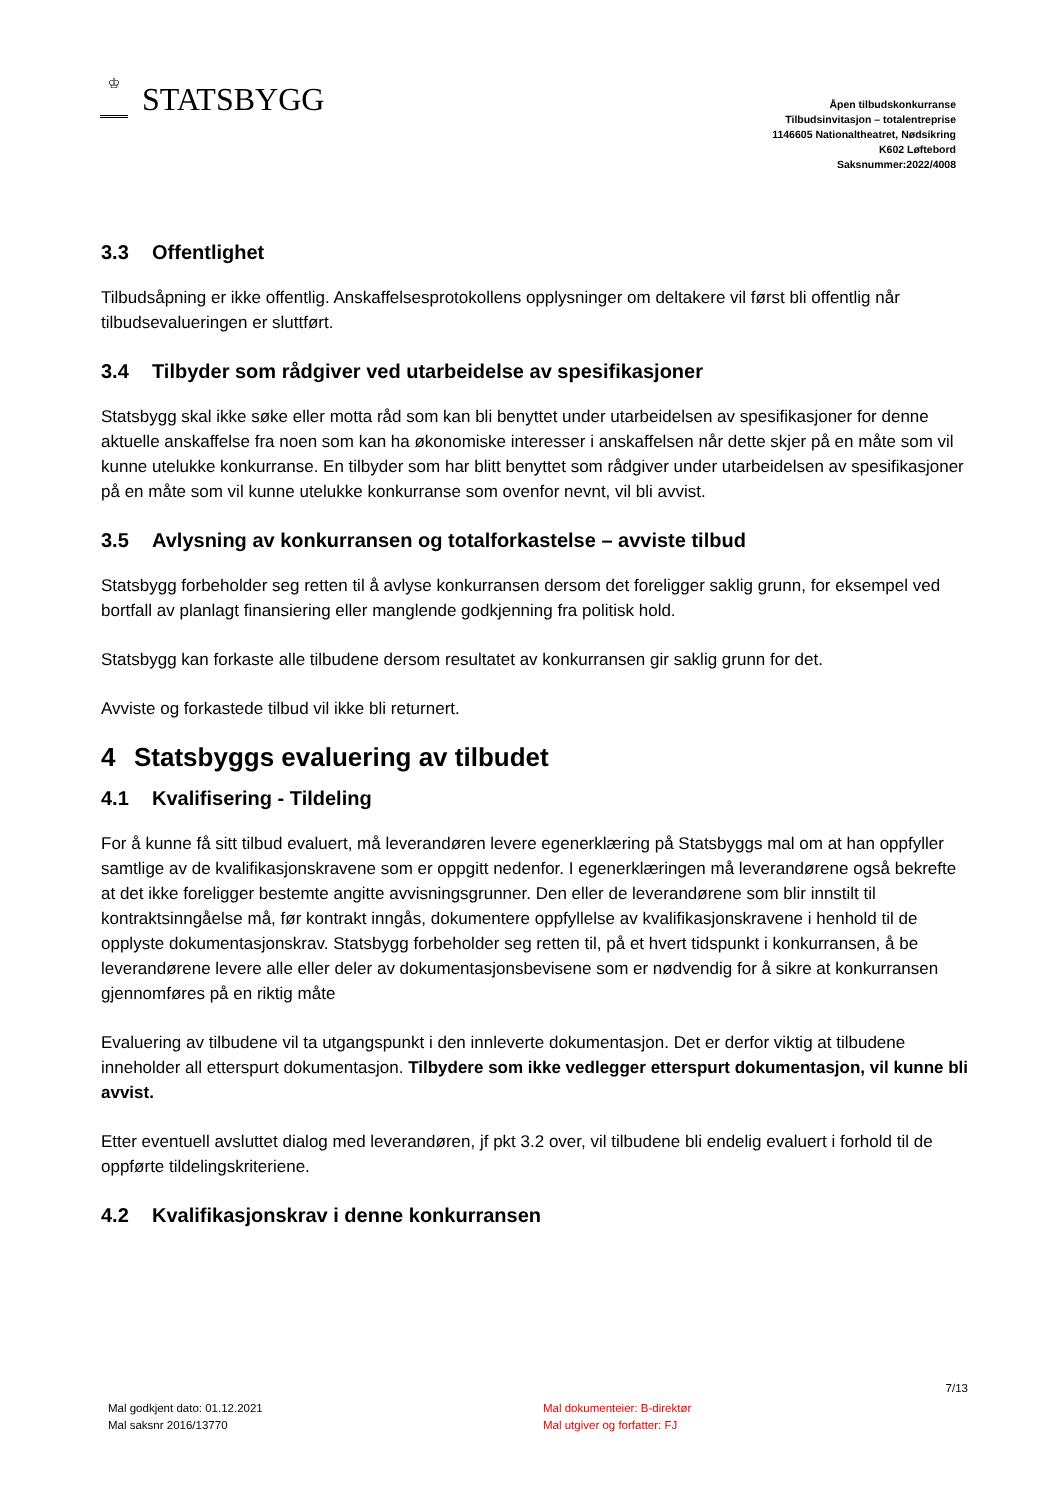♔ STATSBYGG
Åpen tilbudskonkurranse
Tilbudsinvitasjon – totalentreprise
1146605 Nationaltheatret, Nødsikring
K602 Løftebord
Saksnummer:2022/4008
3.3 Offentlighet
Tilbudsåpning er ikke offentlig. Anskaffelsesprotokollens opplysninger om deltakere vil først bli offentlig når tilbudsevalueringen er sluttført.
3.4 Tilbyder som rådgiver ved utarbeidelse av spesifikasjoner
Statsbygg skal ikke søke eller motta råd som kan bli benyttet under utarbeidelsen av spesifikasjoner for denne aktuelle anskaffelse fra noen som kan ha økonomiske interesser i anskaffelsen når dette skjer på en måte som vil kunne utelukke konkurranse. En tilbyder som har blitt benyttet som rådgiver under utarbeidelsen av spesifikasjoner på en måte som vil kunne utelukke konkurranse som ovenfor nevnt, vil bli avvist.
3.5 Avlysning av konkurransen og totalforkastelse – avviste tilbud
Statsbygg forbeholder seg retten til å avlyse konkurransen dersom det foreligger saklig grunn, for eksempel ved bortfall av planlagt finansiering eller manglende godkjenning fra politisk hold.
Statsbygg kan forkaste alle tilbudene dersom resultatet av konkurransen gir saklig grunn for det.
Avviste og forkastede tilbud vil ikke bli returnert.
4 Statsbyggs evaluering av tilbudet
4.1 Kvalifisering - Tildeling
For å kunne få sitt tilbud evaluert, må leverandøren levere egenerklæring på Statsbyggs mal om at han oppfyller samtlige av de kvalifikasjonskravene som er oppgitt nedenfor. I egenerklæringen må leverandørene også bekrefte at det ikke foreligger bestemte angitte avvisningsgrunner. Den eller de leverandørene som blir innstilt til kontraktsinngåelse må, før kontrakt inngås, dokumentere oppfyllelse av kvalifikasjonskravene i henhold til de opplyste dokumentasjonskrav. Statsbygg forbeholder seg retten til, på et hvert tidspunkt i konkurransen, å be leverandørene levere alle eller deler av dokumentasjonsbevisene som er nødvendig for å sikre at konkurransen gjennomføres på en riktig måte
Evaluering av tilbudene vil ta utgangspunkt i den innleverte dokumentasjon. Det er derfor viktig at tilbudene inneholder all etterspurt dokumentasjon. Tilbydere som ikke vedlegger etterspurt dokumentasjon, vil kunne bli avvist.
Etter eventuell avsluttet dialog med leverandøren, jf pkt 3.2 over, vil tilbudene bli endelig evaluert i forhold til de oppførte tildelingskriteriene.
4.2 Kvalifikasjonskrav i denne konkurransen
7/13
Mal godkjent dato: 01.12.2021
Mal saksnr 2016/13770
Mal dokumenteier: B-direktør
Mal utgiver og forfatter: FJ